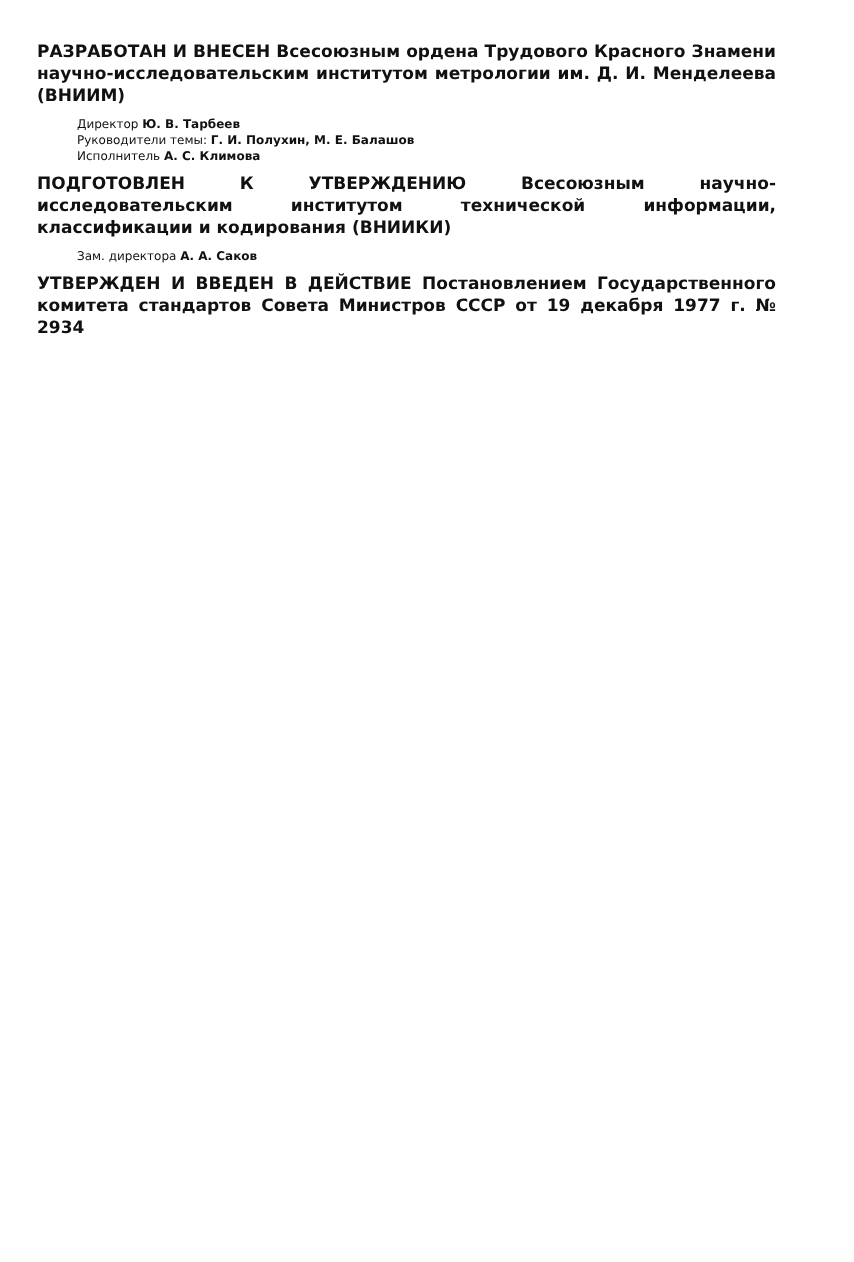РАЗРАБОТАН И ВНЕСЕН Всесоюзным ордена Трудового Красного Знамени научно-исследовательским институтом метрологии им. Д. И. Менделеева (ВНИИМ)
Директор Ю. В. Тарбеев
Руководители темы: Г. И. Полухин, М. Е. Балашов
Исполнитель А. С. Климова
ПОДГОТОВЛЕН К УТВЕРЖДЕНИЮ Всесоюзным научно-исследовательским институтом технической информации, классификации и кодирования (ВНИИКИ)
Зам. директора А. А. Саков
УТВЕРЖДЕН И ВВЕДЕН В ДЕЙСТВИЕ Постановлением Государственного комитета стандартов Совета Министров СССР от 19 декабря 1977 г. № 2934